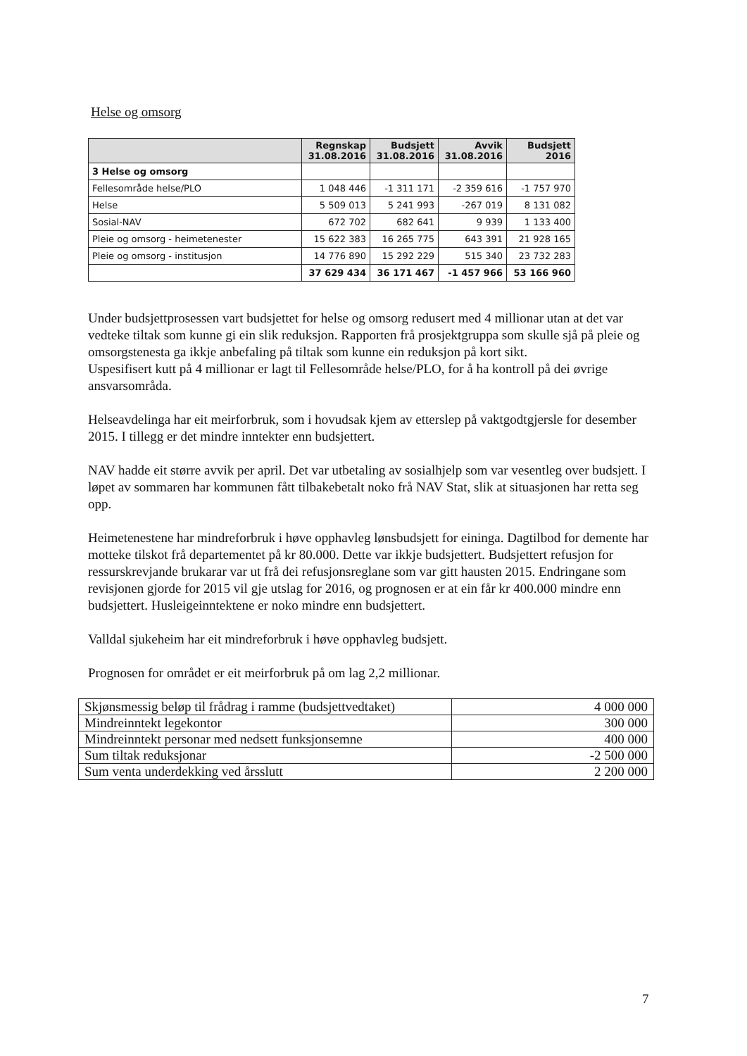Helse og omsorg
| | Regnskap 31.08.2016 | Budsjett 31.08.2016 | Avvik 31.08.2016 | Budsjett 2016 |
| --- | --- | --- | --- | --- |
| 3 Helse og omsorg | | | | |
| Fellesområde helse/PLO | 1 048 446 | -1 311 171 | -2 359 616 | -1 757 970 |
| Helse | 5 509 013 | 5 241 993 | -267 019 | 8 131 082 |
| Sosial-NAV | 672 702 | 682 641 | 9 939 | 1 133 400 |
| Pleie og omsorg - heimetenester | 15 622 383 | 16 265 775 | 643 391 | 21 928 165 |
| Pleie og omsorg - institusjon | 14 776 890 | 15 292 229 | 515 340 | 23 732 283 |
| | 37 629 434 | 36 171 467 | -1 457 966 | 53 166 960 |
Under budsjettprosessen vart budsjettet for helse og omsorg redusert med 4 millionar utan at det var vedteke tiltak som kunne gi ein slik reduksjon. Rapporten frå prosjektgruppa som skulle sjå på pleie og omsorgstenesta ga ikkje anbefaling på tiltak som kunne ein reduksjon på kort sikt.
Uspesifisert kutt på 4 millionar er lagt til Fellesområde helse/PLO, for å ha kontroll på dei øvrige ansvarsområda.
Helseavdelinga har eit meirforbruk, som i hovudsak kjem av etterslep på vaktgodtgjersle for desember 2015. I tillegg er det mindre inntekter enn budsjettert.
NAV hadde eit større avvik per april. Det var utbetaling av sosialhjelp som var vesentleg over budsjett. I løpet av sommaren har kommunen fått tilbakebetalt noko frå NAV Stat, slik at situasjonen har retta seg opp.
Heimetenestene har mindreforbruk i høve opphavleg lønsbudsjett for eininga. Dagtilbod for demente har motteke tilskot frå departementet på kr 80.000. Dette var ikkje budsjettert. Budsjettert refusjon for ressurskrevjande brukarar var ut frå dei refusjonsreglane som var gitt hausten 2015. Endringane som revisjonen gjorde for 2015 vil gje utslag for 2016, og prognosen er at ein får kr 400.000 mindre enn budsjettert. Husleigeinntektene er noko mindre enn budsjettert.
Valldal sjukeheim har eit mindreforbruk i høve opphavleg budsjett.
Prognosen for området er eit meirforbruk på om lag 2,2 millionar.
| Skjønsmessig beløp til frådrag i ramme (budsjettvedtaket) | 4 000 000 |
| Mindreinntekt legekontor | 300 000 |
| Mindreinntekt personar med nedsett funksjonsemne | 400 000 |
| Sum tiltak reduksjonar | -2 500 000 |
| Sum venta underdekking ved årsslutt | 2 200 000 |
7